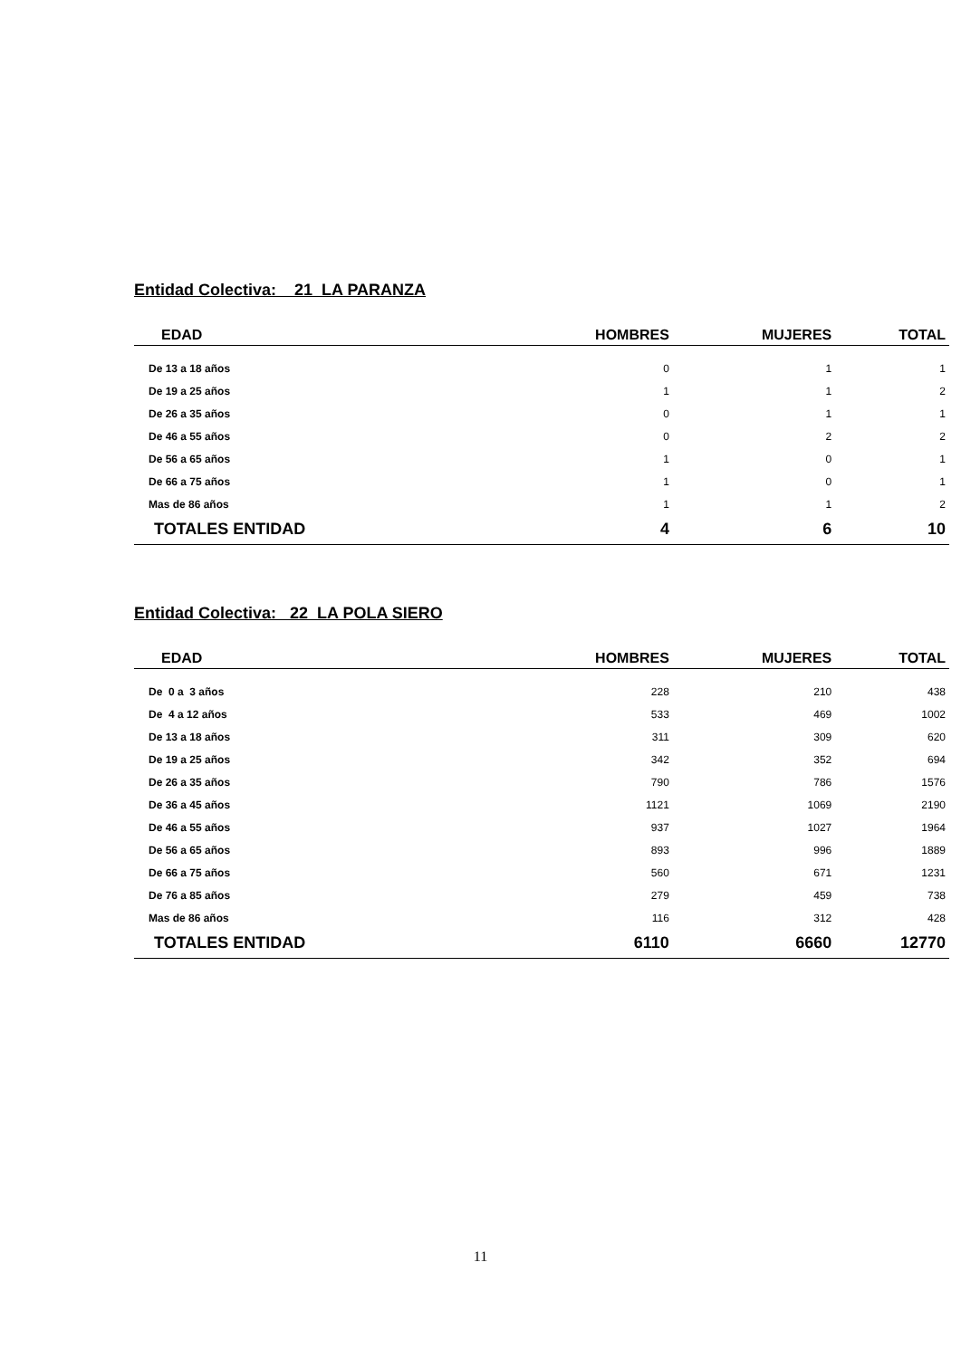Entidad Colectiva: 21 LA PARANZA
| EDAD | HOMBRES | MUJERES | TOTAL |
| --- | --- | --- | --- |
| De 13 a 18 años | 0 | 1 | 1 |
| De 19 a 25 años | 1 | 1 | 2 |
| De 26 a 35 años | 0 | 1 | 1 |
| De 46 a 55 años | 0 | 2 | 2 |
| De 56 a 65 años | 1 | 0 | 1 |
| De 66 a 75 años | 1 | 0 | 1 |
| Mas de 86 años | 1 | 1 | 2 |
| TOTALES ENTIDAD | 4 | 6 | 10 |
Entidad Colectiva: 22 LA POLA SIERO
| EDAD | HOMBRES | MUJERES | TOTAL |
| --- | --- | --- | --- |
| De 0 a 3 años | 228 | 210 | 438 |
| De 4 a 12 años | 533 | 469 | 1002 |
| De 13 a 18 años | 311 | 309 | 620 |
| De 19 a 25 años | 342 | 352 | 694 |
| De 26 a 35 años | 790 | 786 | 1576 |
| De 36 a 45 años | 1121 | 1069 | 2190 |
| De 46 a 55 años | 937 | 1027 | 1964 |
| De 56 a 65 años | 893 | 996 | 1889 |
| De 66 a 75 años | 560 | 671 | 1231 |
| De 76 a 85 años | 279 | 459 | 738 |
| Mas de 86 años | 116 | 312 | 428 |
| TOTALES ENTIDAD | 6110 | 6660 | 12770 |
11